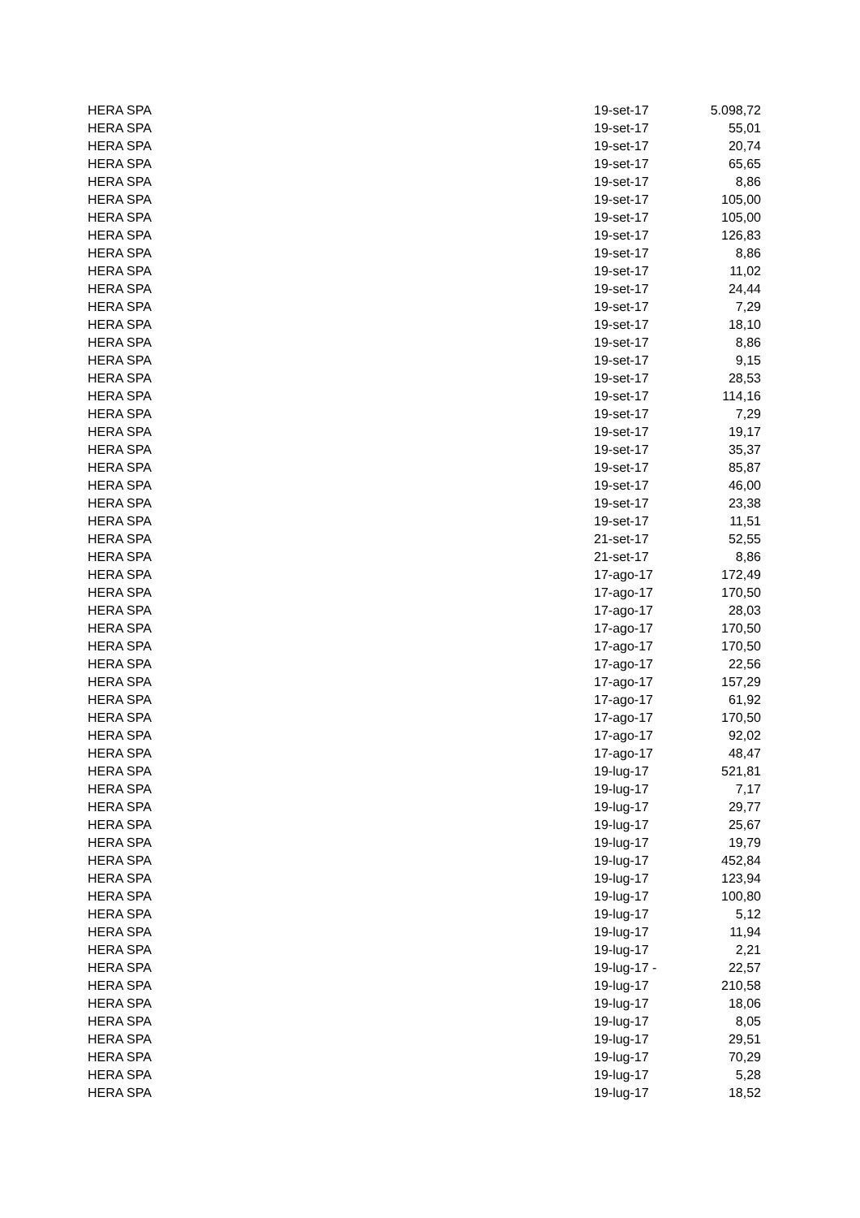| HERA SPA | 19-set-17 | 5.098,72 |
| HERA SPA | 19-set-17 | 55,01 |
| HERA SPA | 19-set-17 | 20,74 |
| HERA SPA | 19-set-17 | 65,65 |
| HERA SPA | 19-set-17 | 8,86 |
| HERA SPA | 19-set-17 | 105,00 |
| HERA SPA | 19-set-17 | 105,00 |
| HERA SPA | 19-set-17 | 126,83 |
| HERA SPA | 19-set-17 | 8,86 |
| HERA SPA | 19-set-17 | 11,02 |
| HERA SPA | 19-set-17 | 24,44 |
| HERA SPA | 19-set-17 | 7,29 |
| HERA SPA | 19-set-17 | 18,10 |
| HERA SPA | 19-set-17 | 8,86 |
| HERA SPA | 19-set-17 | 9,15 |
| HERA SPA | 19-set-17 | 28,53 |
| HERA SPA | 19-set-17 | 114,16 |
| HERA SPA | 19-set-17 | 7,29 |
| HERA SPA | 19-set-17 | 19,17 |
| HERA SPA | 19-set-17 | 35,37 |
| HERA SPA | 19-set-17 | 85,87 |
| HERA SPA | 19-set-17 | 46,00 |
| HERA SPA | 19-set-17 | 23,38 |
| HERA SPA | 19-set-17 | 11,51 |
| HERA SPA | 21-set-17 | 52,55 |
| HERA SPA | 21-set-17 | 8,86 |
| HERA SPA | 17-ago-17 | 172,49 |
| HERA SPA | 17-ago-17 | 170,50 |
| HERA SPA | 17-ago-17 | 28,03 |
| HERA SPA | 17-ago-17 | 170,50 |
| HERA SPA | 17-ago-17 | 170,50 |
| HERA SPA | 17-ago-17 | 22,56 |
| HERA SPA | 17-ago-17 | 157,29 |
| HERA SPA | 17-ago-17 | 61,92 |
| HERA SPA | 17-ago-17 | 170,50 |
| HERA SPA | 17-ago-17 | 92,02 |
| HERA SPA | 17-ago-17 | 48,47 |
| HERA SPA | 19-lug-17 | 521,81 |
| HERA SPA | 19-lug-17 | 7,17 |
| HERA SPA | 19-lug-17 | 29,77 |
| HERA SPA | 19-lug-17 | 25,67 |
| HERA SPA | 19-lug-17 | 19,79 |
| HERA SPA | 19-lug-17 | 452,84 |
| HERA SPA | 19-lug-17 | 123,94 |
| HERA SPA | 19-lug-17 | 100,80 |
| HERA SPA | 19-lug-17 | 5,12 |
| HERA SPA | 19-lug-17 | 11,94 |
| HERA SPA | 19-lug-17 | 2,21 |
| HERA SPA | 19-lug-17 - | 22,57 |
| HERA SPA | 19-lug-17 | 210,58 |
| HERA SPA | 19-lug-17 | 18,06 |
| HERA SPA | 19-lug-17 | 8,05 |
| HERA SPA | 19-lug-17 | 29,51 |
| HERA SPA | 19-lug-17 | 70,29 |
| HERA SPA | 19-lug-17 | 5,28 |
| HERA SPA | 19-lug-17 | 18,52 |